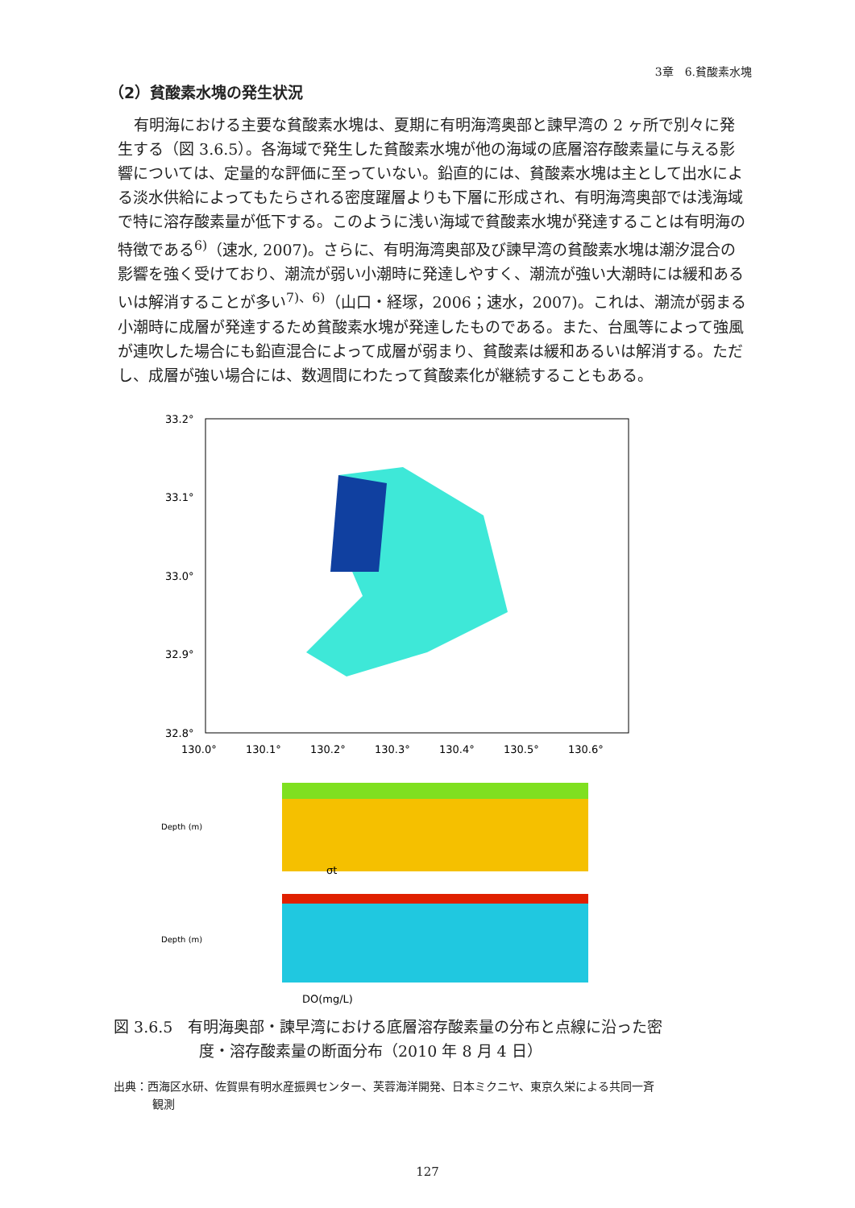3章　6.貧酸素水塊
（2）貧酸素水塊の発生状況
有明海における主要な貧酸素水塊は、夏期に有明海湾奥部と諫早湾の 2 ヶ所で別々に発生する（図 3.6.5）。各海域で発生した貧酸素水塊が他の海域の底層溶存酸素量に与える影響については、定量的な評価に至っていない。鉛直的には、貧酸素水塊は主として出水による淡水供給によってもたらされる密度躍層よりも下層に形成され、有明海湾奥部では浅海域で特に溶存酸素量が低下する。このように浅い海域で貧酸素水塊が発達することは有明海の特徴である<sup>6)</sup>（速水, 2007)。さらに、有明海湾奥部及び諫早湾の貧酸素水塊は潮汐混合の影響を強く受けており、潮流が弱い小潮時に発達しやすく、潮流が強い大潮時には緩和あるいは解消することが多い<sup>7)、6)</sup>（山口・経塚，2006；速水，2007)。これは、潮流が弱まる小潮時に成層が発達するため貧酸素水塊が発達したものである。また、台風等によって強風が連吹した場合にも鉛直混合によって成層が弱まり、貧酸素は緩和あるいは解消する。ただし、成層が強い場合には、数週間にわたって貧酸素化が継続することもある。
33.2°
33.1°
33.0°
32.9°
32.8°
130.0°
130.1°
130.2°
130.3°
130.4°
130.5°
130.6°
Depth (m)
σt
Depth (m)
DO(mg/L)
図 3.6.5　有明海奥部・諫早湾における底層溶存酸素量の分布と点線に沿った密
度・溶存酸素量の断面分布（2010 年 8 月 4 日）
出典：西海区水研、佐賀県有明水産振興センター、芙蓉海洋開発、日本ミクニヤ、東京久栄による共同一斉
観測
127